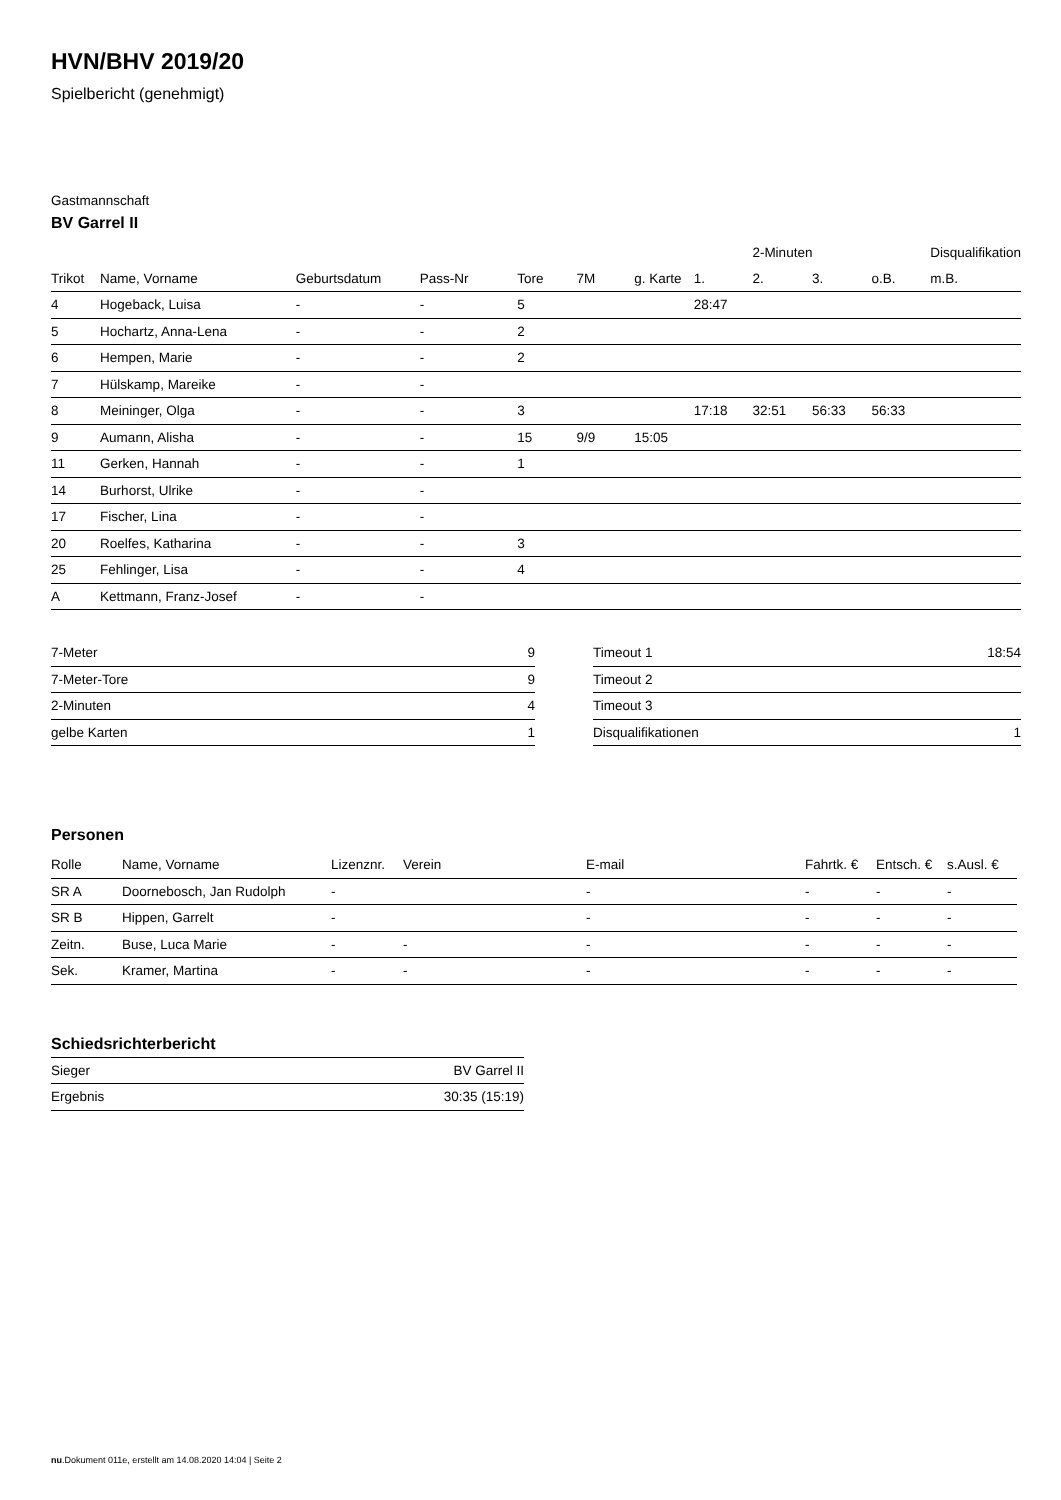HVN/BHV 2019/20
Spielbericht (genehmigt)
Gastmannschaft
BV Garrel II
| | | | | | | | | 2-Minuten | | | Disqualifikation |
| --- | --- | --- | --- | --- | --- | --- | --- | --- | --- | --- | --- |
| Trikot | Name, Vorname | Geburtsdatum | Pass-Nr | Tore | 7M | g. Karte | 1. | 2. | 3. | o.B. | m.B. |
| 4 | Hogeback, Luisa | - | - | 5 | | | 28:47 | | | | |
| 5 | Hochartz, Anna-Lena | - | - | 2 | | | | | | | |
| 6 | Hempen, Marie | - | - | 2 | | | | | | | |
| 7 | Hülskamp, Mareike | - | - | | | | | | | | |
| 8 | Meininger, Olga | - | - | 3 | | | 17:18 | 32:51 | 56:33 | 56:33 | |
| 9 | Aumann, Alisha | - | - | 15 | 9/9 | 15:05 | | | | | |
| 11 | Gerken, Hannah | - | - | 1 | | | | | | | |
| 14 | Burhorst, Ulrike | - | - | | | | | | | | |
| 17 | Fischer, Lina | - | - | | | | | | | | |
| 20 | Roelfes, Katharina | - | - | 3 | | | | | | | |
| 25 | Fehlinger, Lisa | - | - | 4 | | | | | | | |
| A | Kettmann, Franz-Josef | - | - | | | | | | | | |
| 7-Meter | 9 |
| 7-Meter-Tore | 9 |
| 2-Minuten | 4 |
| gelbe Karten | 1 |
| Timeout 1 | 18:54 |
| Timeout 2 | |
| Timeout 3 | |
| Disqualifikationen | 1 |
Personen
| Rolle | Name, Vorname | Lizenznr. | Verein | E-mail | Fahrtk. € | Entsch. € | s.Ausl. € |
| --- | --- | --- | --- | --- | --- | --- | --- |
| SR A | Doornebosch, Jan Rudolph | - | | - | - | - | - |
| SR B | Hippen, Garrelt | - | | - | - | - | - |
| Zeitn. | Buse, Luca Marie | - | - | - | - | - | - |
| Sek. | Kramer, Martina | - | - | - | - | - | - |
Schiedsrichterbericht
| Sieger | BV Garrel II |
| Ergebnis | 30:35 (15:19) |
nu.Dokument 011e, erstellt am 14.08.2020 14:04 | Seite 2